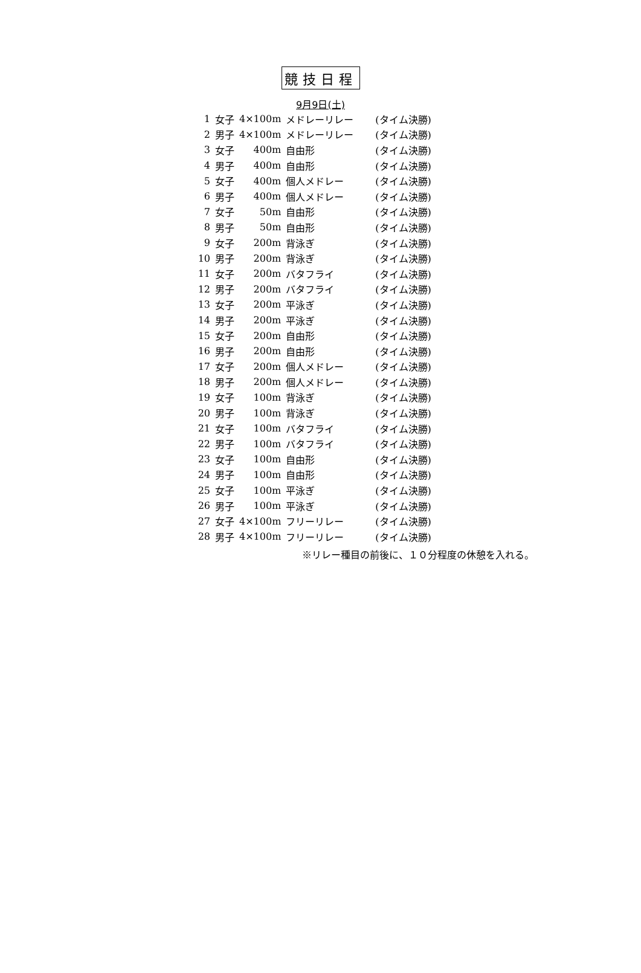競技日程
9月9日(土)
| 1 | 女子 | 4×100m | メドレーリレー | (タイム決勝) |
| 2 | 男子 | 4×100m | メドレーリレー | (タイム決勝) |
| 3 | 女子 | 400m | 自由形 | (タイム決勝) |
| 4 | 男子 | 400m | 自由形 | (タイム決勝) |
| 5 | 女子 | 400m | 個人メドレー | (タイム決勝) |
| 6 | 男子 | 400m | 個人メドレー | (タイム決勝) |
| 7 | 女子 | 50m | 自由形 | (タイム決勝) |
| 8 | 男子 | 50m | 自由形 | (タイム決勝) |
| 9 | 女子 | 200m | 背泳ぎ | (タイム決勝) |
| 10 | 男子 | 200m | 背泳ぎ | (タイム決勝) |
| 11 | 女子 | 200m | バタフライ | (タイム決勝) |
| 12 | 男子 | 200m | バタフライ | (タイム決勝) |
| 13 | 女子 | 200m | 平泳ぎ | (タイム決勝) |
| 14 | 男子 | 200m | 平泳ぎ | (タイム決勝) |
| 15 | 女子 | 200m | 自由形 | (タイム決勝) |
| 16 | 男子 | 200m | 自由形 | (タイム決勝) |
| 17 | 女子 | 200m | 個人メドレー | (タイム決勝) |
| 18 | 男子 | 200m | 個人メドレー | (タイム決勝) |
| 19 | 女子 | 100m | 背泳ぎ | (タイム決勝) |
| 20 | 男子 | 100m | 背泳ぎ | (タイム決勝) |
| 21 | 女子 | 100m | バタフライ | (タイム決勝) |
| 22 | 男子 | 100m | バタフライ | (タイム決勝) |
| 23 | 女子 | 100m | 自由形 | (タイム決勝) |
| 24 | 男子 | 100m | 自由形 | (タイム決勝) |
| 25 | 女子 | 100m | 平泳ぎ | (タイム決勝) |
| 26 | 男子 | 100m | 平泳ぎ | (タイム決勝) |
| 27 | 女子 | 4×100m | フリーリレー | (タイム決勝) |
| 28 | 男子 | 4×100m | フリーリレー | (タイム決勝) |
※リレー種目の前後に、１０分程度の休憩を入れる。